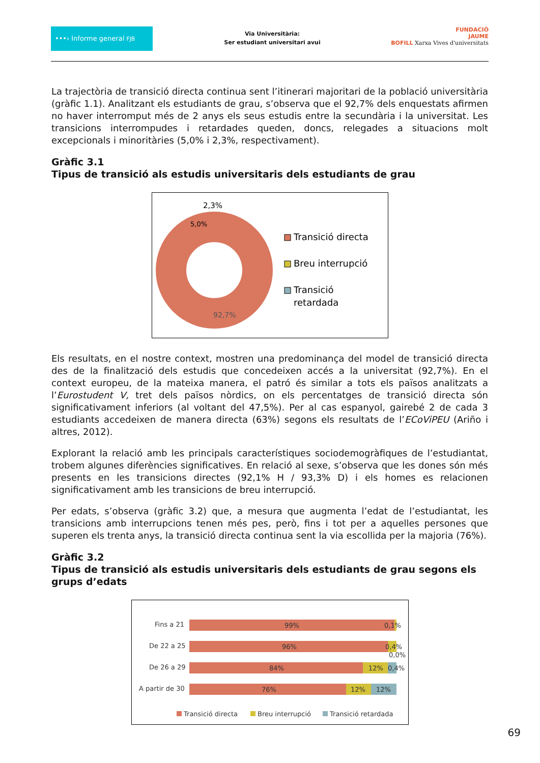•••› Informe general FJB
Via Universitària:
Ser estudiant universitari avui
FUNDACIÓ
JAUME
BOFILL Xarxa Vives d'universitats
La trajectòria de transició directa continua sent l’itinerari majoritari de la població universitària (gràfic 1.1). Analitzant els estudiants de grau, s’observa que el 92,7% dels enquestats afirmen no haver interromput més de 2 anys els seus estudis entre la secundària i la universitat. Les transicions interrompudes i retardades queden, doncs, relegades a situacions molt excepcionals i minoritàries (5,0% i 2,3%, respectivament).
Gràfic 3.1
Tipus de transició als estudis universitaris dels estudiants de grau
2,3%
5,0%
92,7%
Transició directa
Breu interrupció
Transició
retardada
Els resultats, en el nostre context, mostren una predominança del model de transició directa des de la finalització dels estudis que concedeixen accés a la universitat (92,7%). En el context europeu, de la mateixa manera, el patró és similar a tots els països analitzats a l’Eurostudent V, tret dels països nòrdics, on els percentatges de transició directa són significativament inferiors (al voltant del 47,5%). Per al cas espanyol, gairebé 2 de cada 3 estudiants accedeixen de manera directa (63%) segons els resultats de l’ECoViPEU (Ariño i altres, 2012).
Explorant la relació amb les principals característiques sociodemogràfiques de l’estudiantat, trobem algunes diferències significatives. En relació al sexe, s’observa que les dones són més presents en les transicions directes (92,1% H / 93,3% D) i els homes es relacionen significativament amb les transicions de breu interrupció.
Per edats, s’observa (gràfic 3.2) que, a mesura que augmenta l’edat de l’estudiantat, les transicions amb interrupcions tenen més pes, però, fins i tot per a aquelles persones que superen els trenta anys, la transició directa continua sent la via escollida per la majoria (76%).
Gràfic 3.2
Tipus de transició als estudis universitaris dels estudiants de grau segons els grups d’edats
Fins a 21
99%
0,1%
De 22 a 25
96%
0,4%
0,0%
De 26 a 29
84%
12%
0,4%
A partir de 30
76%
12%
12%
Transició directa
Breu interrupció
Transició retardada
69